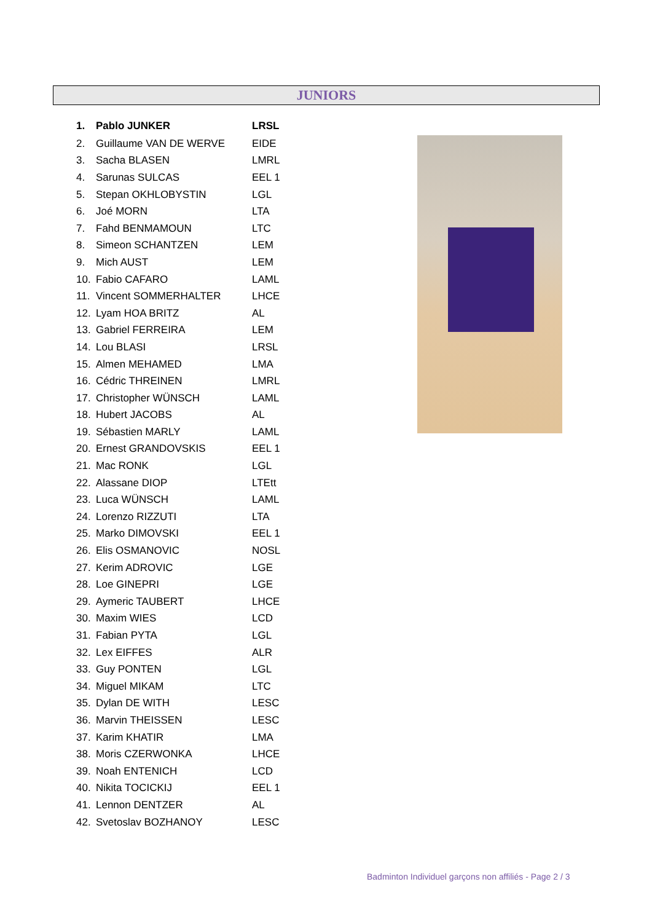JUNIORS
| 1. | Pablo JUNKER | LRSL |
| 2. | Guillaume VAN DE WERVE | EIDE |
| 3. | Sacha BLASEN | LMRL |
| 4. | Sarunas SULCAS | EEL 1 |
| 5. | Stepan OKHLOBYSTIN | LGL |
| 6. | Joé MORN | LTA |
| 7. | Fahd BENMAMOUN | LTC |
| 8. | Simeon SCHANTZEN | LEM |
| 9. | Mich AUST | LEM |
| 10. | Fabio CAFARO | LAML |
| 11. | Vincent SOMMERHALTER | LHCE |
| 12. | Lyam HOA BRITZ | AL |
| 13. | Gabriel FERREIRA | LEM |
| 14. | Lou BLASI | LRSL |
| 15. | Almen MEHAMED | LMA |
| 16. | Cédric THREINEN | LMRL |
| 17. | Christopher WÜNSCH | LAML |
| 18. | Hubert JACOBS | AL |
| 19. | Sébastien MARLY | LAML |
| 20. | Ernest GRANDOVSKIS | EEL 1 |
| 21. | Mac RONK | LGL |
| 22. | Alassane DIOP | LTEtt |
| 23. | Luca WÜNSCH | LAML |
| 24. | Lorenzo RIZZUTI | LTA |
| 25. | Marko DIMOVSKI | EEL 1 |
| 26. | Elis OSMANOVIC | NOSL |
| 27. | Kerim ADROVIC | LGE |
| 28. | Loe GINEPRI | LGE |
| 29. | Aymeric TAUBERT | LHCE |
| 30. | Maxim WIES | LCD |
| 31. | Fabian PYTA | LGL |
| 32. | Lex EIFFES | ALR |
| 33. | Guy PONTEN | LGL |
| 34. | Miguel MIKAM | LTC |
| 35. | Dylan DE WITH | LESC |
| 36. | Marvin THEISSEN | LESC |
| 37. | Karim KHATIR | LMA |
| 38. | Moris CZERWONKA | LHCE |
| 39. | Noah ENTENICH | LCD |
| 40. | Nikita TOCICKIJ | EEL 1 |
| 41. | Lennon DENTZER | AL |
| 42. | Svetoslav BOZHANOY | LESC |
Badminton Individuel garçons non affiliés - Page 2 / 3